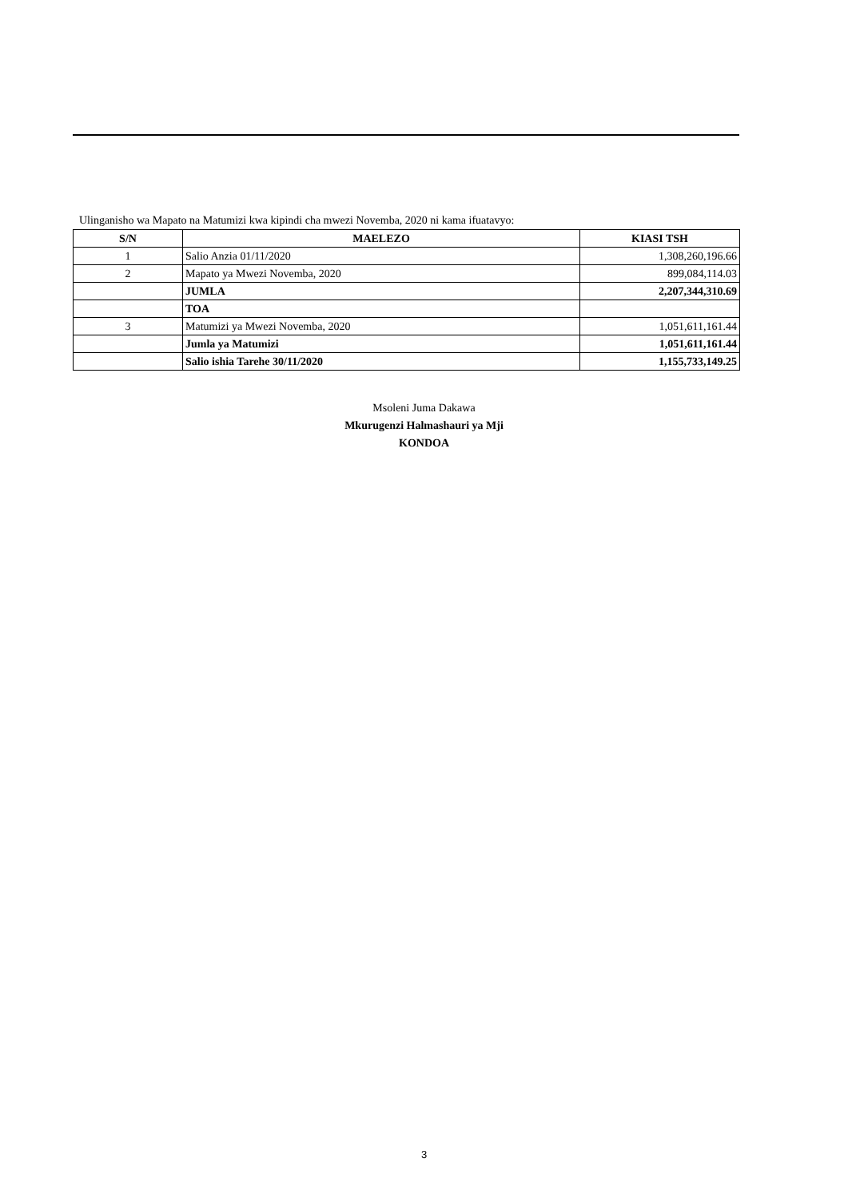Ulinganisho wa Mapato na Matumizi kwa kipindi cha mwezi Novemba, 2020 ni kama ifuatavyo:
| S/N | MAELEZO | KIASI TSH |
| --- | --- | --- |
| 1 | Salio Anzia 01/11/2020 | 1,308,260,196.66 |
| 2 | Mapato ya Mwezi Novemba, 2020 | 899,084,114.03 |
| | JUMLA | 2,207,344,310.69 |
| | TOA | |
| 3 | Matumizi ya Mwezi Novemba, 2020 | 1,051,611,161.44 |
| | Jumla ya Matumizi | 1,051,611,161.44 |
| | Salio ishia Tarehe 30/11/2020 | 1,155,733,149.25 |
Msoleni Juma Dakawa
Mkurugenzi Halmashauri ya Mji
KONDOA
3